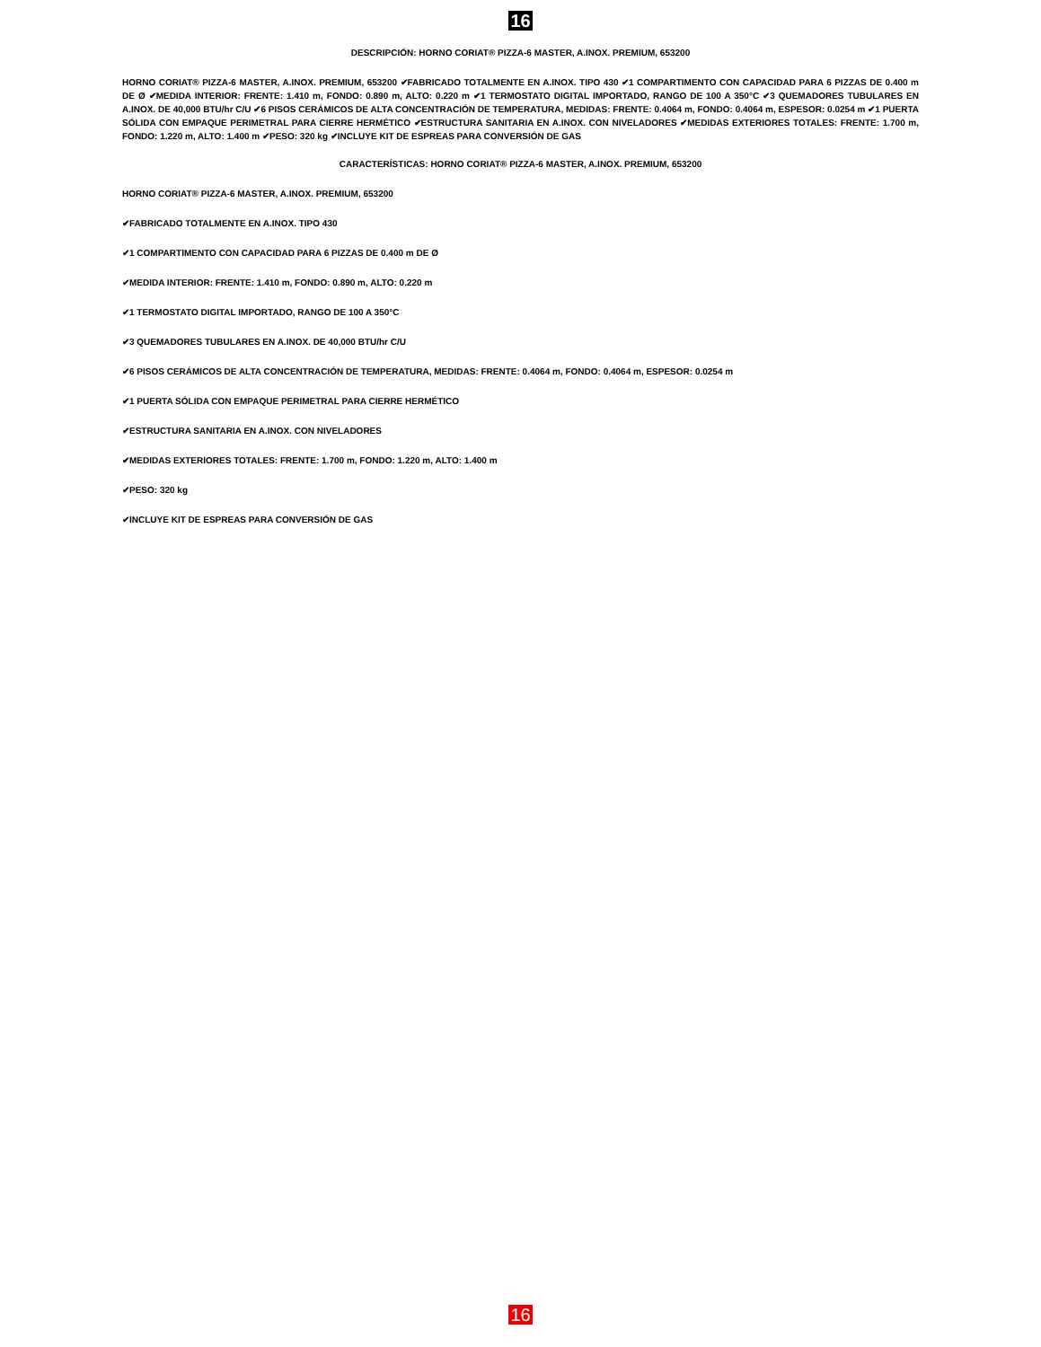16
DESCRIPCIÓN: HORNO CORIAT® PIZZA-6 MASTER, A.INOX. PREMIUM, 653200
HORNO CORIAT® PIZZA-6 MASTER, A.INOX. PREMIUM, 653200 ✔FABRICADO TOTALMENTE EN A.INOX. TIPO 430 ✔1 COMPARTIMENTO CON CAPACIDAD PARA 6 PIZZAS DE 0.400 m DE Ø ✔MEDIDA INTERIOR: FRENTE: 1.410 m, FONDO: 0.890 m, ALTO: 0.220 m ✔1 TERMOSTATO DIGITAL IMPORTADO, RANGO DE 100 A 350°C ✔3 QUEMADORES TUBULARES EN A.INOX. DE 40,000 BTU/hr C/U ✔6 PISOS CERÁMICOS DE ALTA CONCENTRACIÓN DE TEMPERATURA, MEDIDAS: FRENTE: 0.4064 m, FONDO: 0.4064 m, ESPESOR: 0.0254 m ✔1 PUERTA SÓLIDA CON EMPAQUE PERIMETRAL PARA CIERRE HERMÉTICO ✔ESTRUCTURA SANITARIA EN A.INOX. CON NIVELADORES ✔MEDIDAS EXTERIORES TOTALES: FRENTE: 1.700 m, FONDO: 1.220 m, ALTO: 1.400 m ✔PESO: 320 kg ✔INCLUYE KIT DE ESPREAS PARA CONVERSIÓN DE GAS
CARACTERÍSTICAS: HORNO CORIAT® PIZZA-6 MASTER, A.INOX. PREMIUM, 653200
HORNO CORIAT® PIZZA-6 MASTER, A.INOX. PREMIUM, 653200
✔FABRICADO TOTALMENTE EN A.INOX. TIPO 430
✔1 COMPARTIMENTO CON CAPACIDAD PARA 6 PIZZAS DE 0.400 m DE Ø
✔MEDIDA INTERIOR: FRENTE: 1.410 m, FONDO: 0.890 m, ALTO: 0.220 m
✔1 TERMOSTATO DIGITAL IMPORTADO, RANGO DE 100 A 350°C
✔3 QUEMADORES TUBULARES EN A.INOX. DE 40,000 BTU/hr C/U
✔6 PISOS CERÁMICOS DE ALTA CONCENTRACIÓN DE TEMPERATURA, MEDIDAS: FRENTE: 0.4064 m, FONDO: 0.4064 m, ESPESOR: 0.0254 m
✔1 PUERTA SÓLIDA CON EMPAQUE PERIMETRAL PARA CIERRE HERMÉTICO
✔ESTRUCTURA SANITARIA EN A.INOX. CON NIVELADORES
✔MEDIDAS EXTERIORES TOTALES: FRENTE: 1.700 m, FONDO: 1.220 m, ALTO: 1.400 m
✔PESO: 320 kg
✔INCLUYE KIT DE ESPREAS PARA CONVERSIÓN DE GAS
16